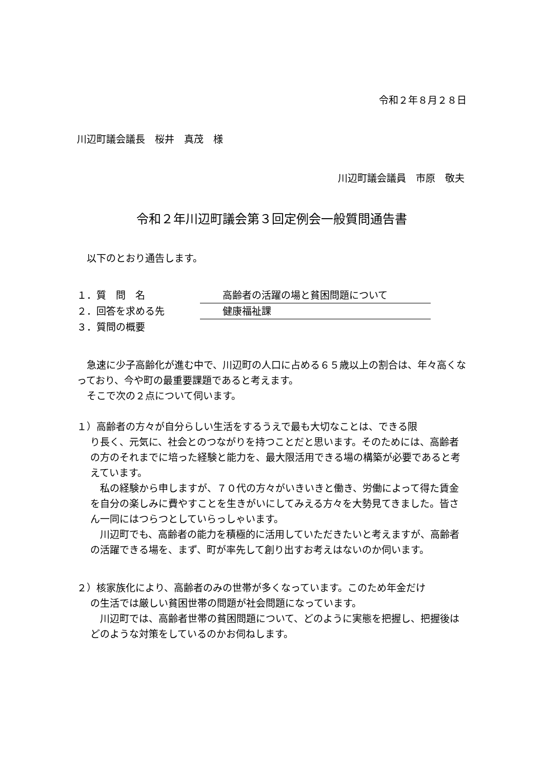令和２年８月２８日
川辺町議会議長　桜井　真茂　様
川辺町議会議員　市原　敬夫
令和２年川辺町議会第３回定例会一般質問通告書
　以下のとおり通告します。
１．質　問　名 高齢者の活躍の場と貧困問題について
２．回答を求める先 健康福祉課
３．質問の概要
　急速に少子高齢化が進む中で、川辺町の人口に占める６５歳以上の割合は、年々高くなっており、今や町の最重要課題であると考えます。
　そこで次の２点について伺います。
１）高齢者の方々が自分らしい生活をするうえで最も大切なことは、できる限
り長く、元気に、社会とのつながりを持つことだと思います。そのためには、高齢者の方のそれまでに培った経験と能力を、最大限活用できる場の構築が必要であると考えています。
　私の経験から申しますが、７０代の方々がいきいきと働き、労働によって得た賃金を自分の楽しみに費やすことを生きがいにしてみえる方々を大勢見てきました。皆さん一同にはつらつとしていらっしゃいます。
　川辺町でも、高齢者の能力を積極的に活用していただきたいと考えますが、高齢者の活躍できる場を、まず、町が率先して創り出すお考えはないのか伺います。
２）核家族化により、高齢者のみの世帯が多くなっています。このため年金だけ
の生活では厳しい貧困世帯の問題が社会問題になっています。
　川辺町では、高齢者世帯の貧困問題について、どのように実態を把握し、把握後はどのような対策をしているのかお伺ねします。